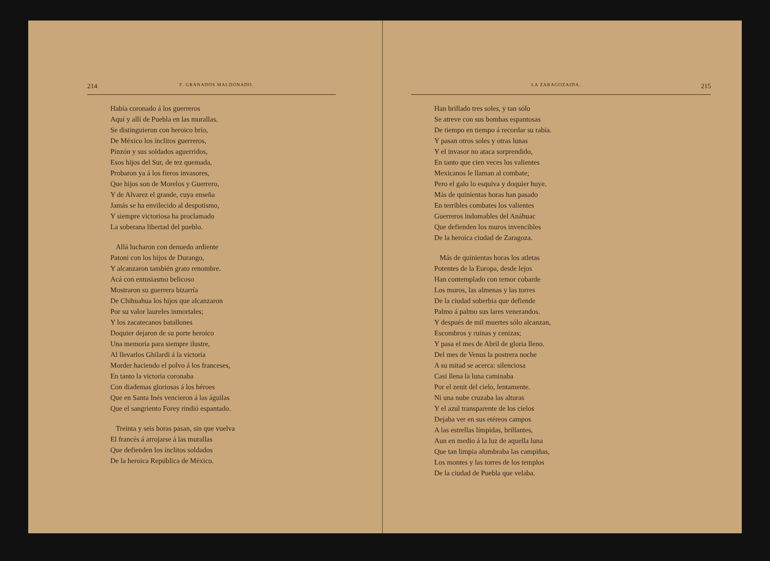214 F. GRANADOS MALDONADO.
Había coronado á los guerreros
Aquí y allí de Puebla en las murallas.
Se distinguieron con heroico brío,
De México los ínclitos guerreros,
Pinzón y sus soldados aguerridos,
Esos hijos del Sur, de tez quemada,
Probaron ya á los fieros invasores,
Que hijos son de Morelos y Guerrero,
Y de Alvarez el grande, cuya enseña
Jamás se ha envilecido al despotismo,
Y siempre victoriosa ha proclamado
La soberana libertad del pueblo.
Allá lucharon con denuedo ardiente
Patoni con los hijos de Durango,
Y alcanzaron también grato renombre.
Acá con entusiasmo belicoso
Mostraron su guerrera bizarría
De Chihuahua los hijos que alcanzaron
Por su valor laureles inmortales;
Y los zacatecanos batallones
Doquier dejaron de su porte heroico
Una memoria para siempre ilustre,
Al llevarlos Ghilardi á la victoria
Morder haciendo el polvo á los franceses,
En tanto la victoria coronaba
Con diademas gloriosas á los héroes
Que en Santa Inés vencieron á las águilas
Que el sangriento Forey rindió espantado.
Treinta y seis horas pasan, sin que vuelva
El francés á arrojarse á las murallas
Que defienden los ínclitos soldados
De la heroica República de México.
LA ZARAGOZAIDA. 215
Han brillado tres soles, y tan sólo
Se atreve con sus bombas espantosas
De tiempo en tiempo á recordar su rabia.
Y pasan otros soles y otras lunas
Y el invasor no ataca sorprendido,
En tanto que cien veces los valientes
Mexicanos le llaman al combate;
Pero el galo lo esquiva y doquier huye.
Más de quinientas horas han pasado
En terribles combates los valientes
Guerreros indomables del Anáhuac
Que defienden los muros invencibles
De la heroica ciudad de Zaragoza.
Más de quinientas horas los atletas
Potentes de la Europa, desde lejos
Han contemplado con temor cobarde
Los muros, las almenas y las torres
De la ciudad soberbia que defiende
Palmo á palmo sus lares venerandos.
Y después de mil muertes sólo alcanzan,
Escombros y ruinas y cenizas;
Y pasa el mes de Abril de gloria lleno.
Del mes de Venus la postrera noche
A su mitad se acerca: silenciosa
Casi llena la luna caminaba
Por el zenit del cielo, lentamente.
Ni una nube cruzaba las alturas
Y el azul transparente de los cielos
Dejaba ver en sus etéreos campos
A las estrellas límpidas, brillantes,
Aun en medio á la luz de aquella luna
Que tan limpia alumbraba las campiñas,
Los montes y las torres de los templos
De la ciudad de Puebla que velaba.